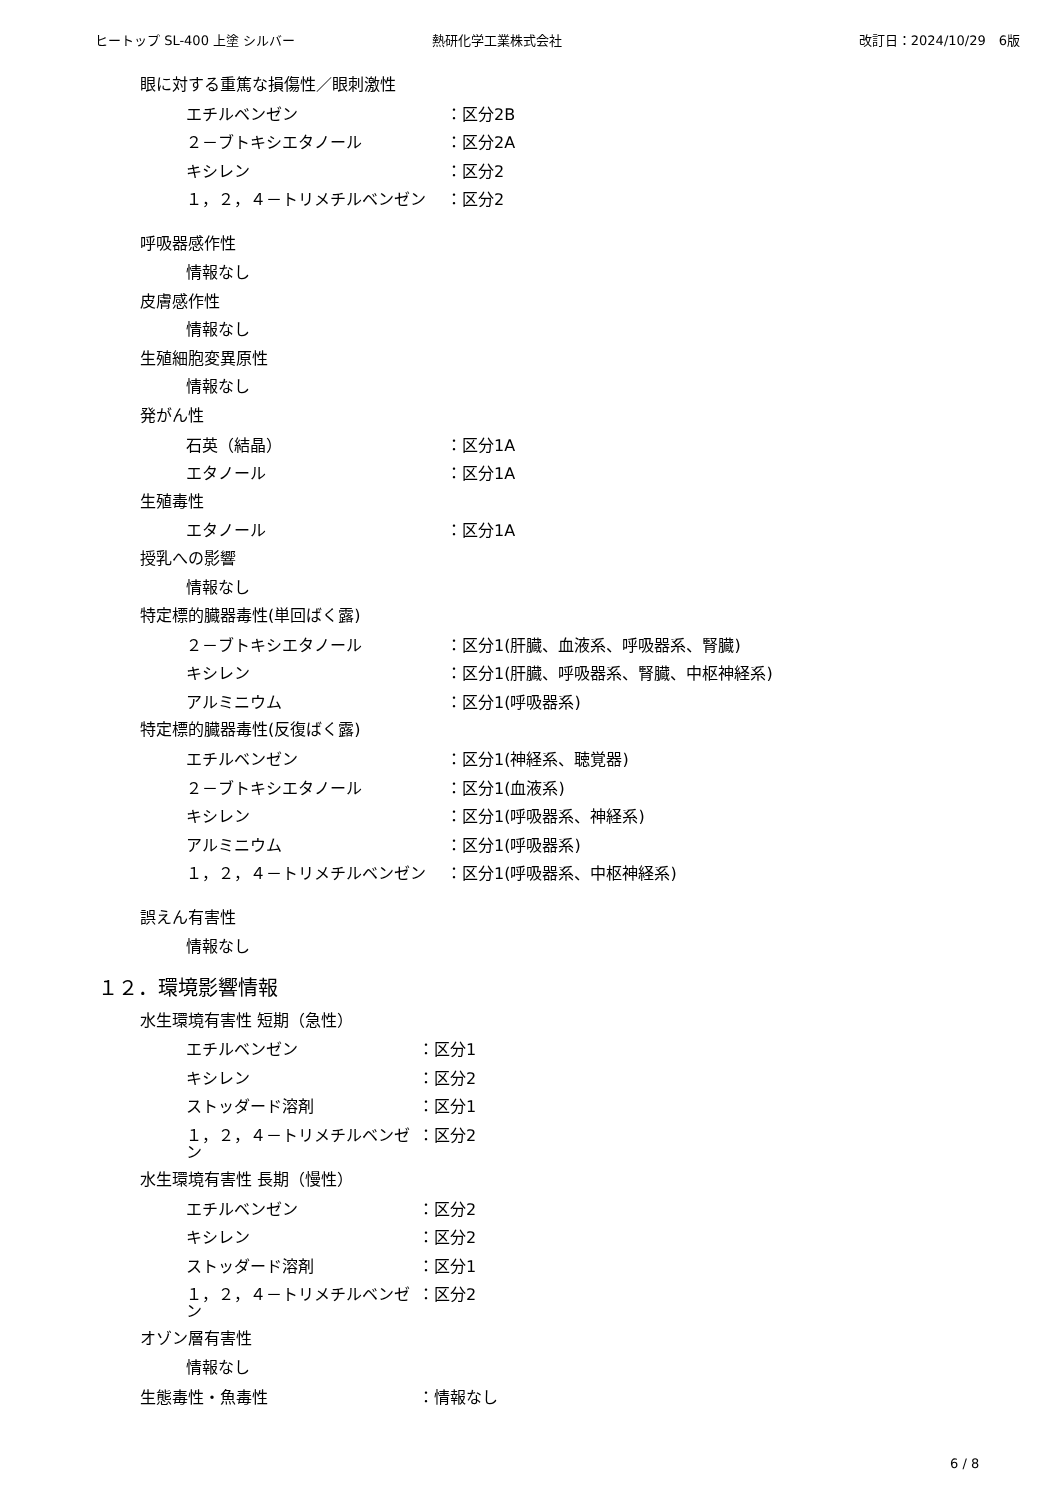ヒートップ SL-400 上塗 シルバー 熱研化学工業株式会社 改訂日：2024/10/29　6版
眼に対する重篤な損傷性／眼刺激性
エチルベンゼン ：区分2B
２－ブトキシエタノール ：区分2A
キシレン ：区分2
１，２，４－トリメチルベンゼン ：区分2
呼吸器感作性
情報なし
皮膚感作性
情報なし
生殖細胞変異原性
情報なし
発がん性
石英（結晶） ：区分1A
エタノール ：区分1A
生殖毒性
エタノール ：区分1A
授乳への影響
情報なし
特定標的臓器毒性(単回ばく露)
２－ブトキシエタノール ：区分1(肝臓、血液系、呼吸器系、腎臓)
キシレン ：区分1(肝臓、呼吸器系、腎臓、中枢神経系)
アルミニウム ：区分1(呼吸器系)
特定標的臓器毒性(反復ばく露)
エチルベンゼン ：区分1(神経系、聴覚器)
２－ブトキシエタノール ：区分1(血液系)
キシレン ：区分1(呼吸器系、神経系)
アルミニウム ：区分1(呼吸器系)
１，２，４－トリメチルベンゼン ：区分1(呼吸器系、中枢神経系)
誤えん有害性
情報なし
１２．環境影響情報
水生環境有害性 短期（急性）
エチルベンゼン ：区分1
キシレン ：区分2
ストッダード溶剤 ：区分1
１，２，４－トリメチルベンゼン ：区分2
水生環境有害性 長期（慢性）
エチルベンゼン ：区分2
キシレン ：区分2
ストッダード溶剤 ：区分1
１，２，４－トリメチルベンゼン ：区分2
オゾン層有害性
情報なし
生態毒性・魚毒性 ：情報なし
6 / 8